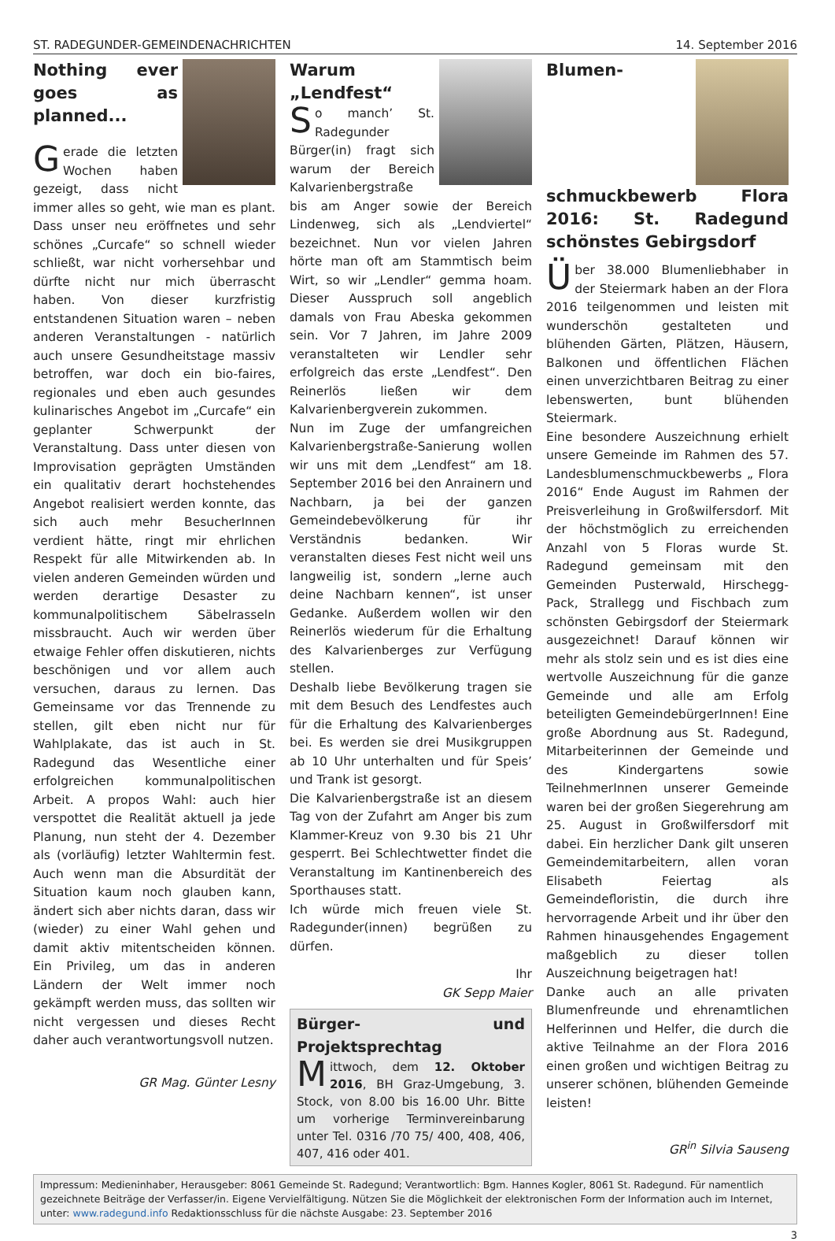ST. RADEGUNDER-GEMEINDENACHRICHTEN 14. September 2016
Nothing ever goes as planned...
Gerade die letzten Wochen haben gezeigt, dass nicht immer alles so geht, wie man es plant. Dass unser neu eröffnetes und sehr schönes „Curcafe“ so schnell wieder schließt, war nicht vorhersehbar und dürfte nicht nur mich überrascht haben. Von dieser kurzfristig entstandenen Situation waren – neben anderen Veranstaltungen - natürlich auch unsere Gesundheitstage massiv betroffen, war doch ein bio-faires, regionales und eben auch gesundes kulinarisches Angebot im „Curcafe“ ein geplanter Schwerpunkt der Veranstaltung. Dass unter diesen von Improvisation geprägten Umständen ein qualitativ derart hochstehendes Angebot realisiert werden konnte, das sich auch mehr BesucherInnen verdient hätte, ringt mir ehrlichen Respekt für alle Mitwirkenden ab. In vielen anderen Gemeinden würden und werden derartige Desaster zu kommunalpolitischem Säbelrasseln missbraucht. Auch wir werden über etwaige Fehler offen diskutieren, nichts beschönigen und vor allem auch versuchen, daraus zu lernen. Das Gemeinsame vor das Trennende zu stellen, gilt eben nicht nur für Wahlplakate, das ist auch in St. Radegund das Wesentliche einer erfolgreichen kommunalpolitischen Arbeit. A propos Wahl: auch hier verspottet die Realität aktuell ja jede Planung, nun steht der 4. Dezember als (vorläufig) letzter Wahltermin fest. Auch wenn man die Absurdität der Situation kaum noch glauben kann, ändert sich aber nichts daran, dass wir (wieder) zu einer Wahl gehen und damit aktiv mitentscheiden können. Ein Privileg, um das in anderen Ländern der Welt immer noch gekämpft werden muss, das sollten wir nicht vergessen und dieses Recht daher auch verantwortungsvoll nutzen.
GR Mag. Günter Lesny
Warum „Lendfest“
So manch’ St. Radegunder Bürger(in) fragt sich warum der Bereich Kalvarienbergstraße bis am Anger sowie der Bereich Lindenweg, sich als „Lendviertel“ bezeichnet. Nun vor vielen Jahren hörte man oft am Stammtisch beim Wirt, so wir „Lendler“ gemma hoam. Dieser Ausspruch soll angeblich damals von Frau Abeska gekommen sein. Vor 7 Jahren, im Jahre 2009 veranstalteten wir Lendler sehr erfolgreich das erste „Lendfest“. Den Reinerlös ließen wir dem Kalvarienbergverein zukommen.
Nun im Zuge der umfangreichen Kalvarienbergstraße-Sanierung wollen wir uns mit dem „Lendfest“ am 18. September 2016 bei den Anrainern und Nachbarn, ja bei der ganzen Gemeindebevölkerung für ihr Verständnis bedanken. Wir veranstalten dieses Fest nicht weil uns langweilig ist, sondern „lerne auch deine Nachbarn kennen“, ist unser Gedanke. Außerdem wollen wir den Reinerlös wiederum für die Erhaltung des Kalvarienberges zur Verfügung stellen.
Deshalb liebe Bevölkerung tragen sie mit dem Besuch des Lendfestes auch für die Erhaltung des Kalvarienberges bei. Es werden sie drei Musikgruppen ab 10 Uhr unterhalten und für Speis’ und Trank ist gesorgt.
Die Kalvarienbergstraße ist an diesem Tag von der Zufahrt am Anger bis zum Klammer-Kreuz von 9.30 bis 21 Uhr gesperrt. Bei Schlechtwetter findet die Veranstaltung im Kantinenbereich des Sporthauses statt.
Ich würde mich freuen viele St. Radegunder(innen) begrüßen zu dürfen.
Ihr
GK Sepp Maier
Bürger- und Projektsprechtag
Mittwoch, dem 12. Oktober 2016, BH Graz-Umgebung, 3. Stock, von 8.00 bis 16.00 Uhr. Bitte um vorherige Terminvereinbarung unter Tel. 0316 /70 75/ 400, 408, 406, 407, 416 oder 401.
Blumen­schmuckbewerb Flora 2016: St. Radegund schönstes Gebirgsdorf
Über 38.000 Blumenliebhaber in der Steiermark haben an der Flora 2016 teilgenommen und leisten mit wunderschön gestalteten und blühenden Gärten, Plätzen, Häusern, Balkonen und öffentlichen Flächen einen unverzichtbaren Beitrag zu einer lebenswerten, bunt blühenden Steiermark.
Eine besondere Auszeichnung erhielt unsere Gemeinde im Rahmen des 57. Landesblumenschmuckbewerbs „ Flora 2016“ Ende August im Rahmen der Preisverleihung in Großwilfersdorf. Mit der höchstmöglich zu erreichenden Anzahl von 5 Floras wurde St. Radegund gemeinsam mit den Gemeinden Pusterwald, Hirschegg-Pack, Strallegg und Fischbach zum schönsten Gebirgsdorf der Steiermark ausgezeichnet! Darauf können wir mehr als stolz sein und es ist dies eine wertvolle Auszeichnung für die ganze Gemeinde und alle am Erfolg beteiligten GemeindebürgerInnen! Eine große Abordnung aus St. Radegund, Mitarbeiterinnen der Gemeinde und des Kindergartens sowie TeilnehmerInnen unserer Gemeinde waren bei der großen Siegerehrung am 25. August in Großwilfersdorf mit dabei. Ein herzlicher Dank gilt unseren Gemeindemitarbeitern, allen voran Elisabeth Feiertag als Gemeindefloristin, die durch ihre hervorragende Arbeit und ihr über den Rahmen hinausgehendes Engagement maßgeblich zu dieser tollen Auszeichnung beigetragen hat!
Danke auch an alle privaten Blumenfreunde und ehrenamtlichen Helferinnen und Helfer, die durch die aktive Teilnahme an der Flora 2016 einen großen und wichtigen Beitrag zu unserer schönen, blühenden Gemeinde leisten!
GR<sup>in</sup> Silvia Sauseng
Impressum: Medieninhaber, Herausgeber: 8061 Gemeinde St. Radegund; Verantwortlich: Bgm. Hannes Kogler, 8061 St. Radegund. Für namentlich gezeichnete Beiträge der Verfasser/in. Eigene Vervielfältigung. Nützen Sie die Möglichkeit der elektronischen Form der Information auch im Internet, unter: www.radegund.info Redaktionsschluss für die nächste Ausgabe: 23. September 2016
3